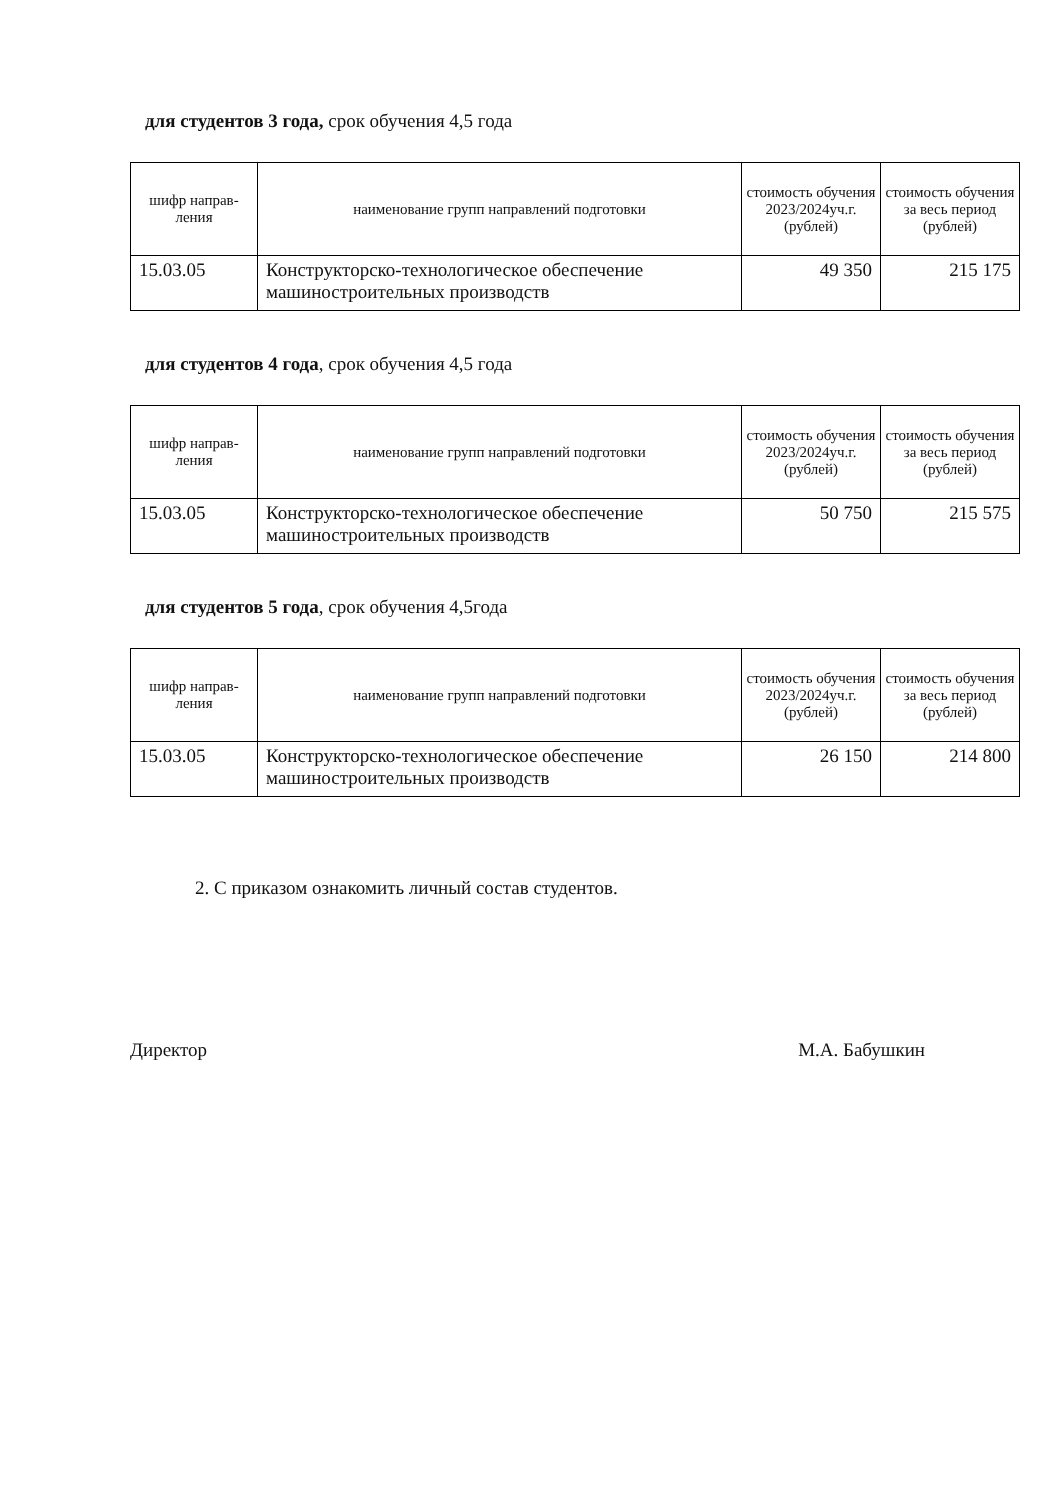для студентов 3 года, срок обучения 4,5 года
| шифр направ-ления | наименование групп направлений подготовки | стоимость обучения 2023/2024уч.г. (рублей) | стоимость обучения за весь период (рублей) |
| --- | --- | --- | --- |
| 15.03.05 | Конструкторско-технологическое обеспечение машиностроительных производств | 49 350 | 215 175 |
для студентов 4 года, срок обучения 4,5 года
| шифр направ-ления | наименование групп направлений подготовки | стоимость обучения 2023/2024уч.г. (рублей) | стоимость обучения за весь период (рублей) |
| --- | --- | --- | --- |
| 15.03.05 | Конструкторско-технологическое обеспечение машиностроительных производств | 50 750 | 215 575 |
для студентов 5 года, срок обучения 4,5года
| шифр направ-ления | наименование групп направлений подготовки | стоимость обучения 2023/2024уч.г. (рублей) | стоимость обучения за весь период (рублей) |
| --- | --- | --- | --- |
| 15.03.05 | Конструкторско-технологическое обеспечение машиностроительных производств | 26 150 | 214 800 |
2. С приказом ознакомить личный состав студентов.
Директор М.А. Бабушкин